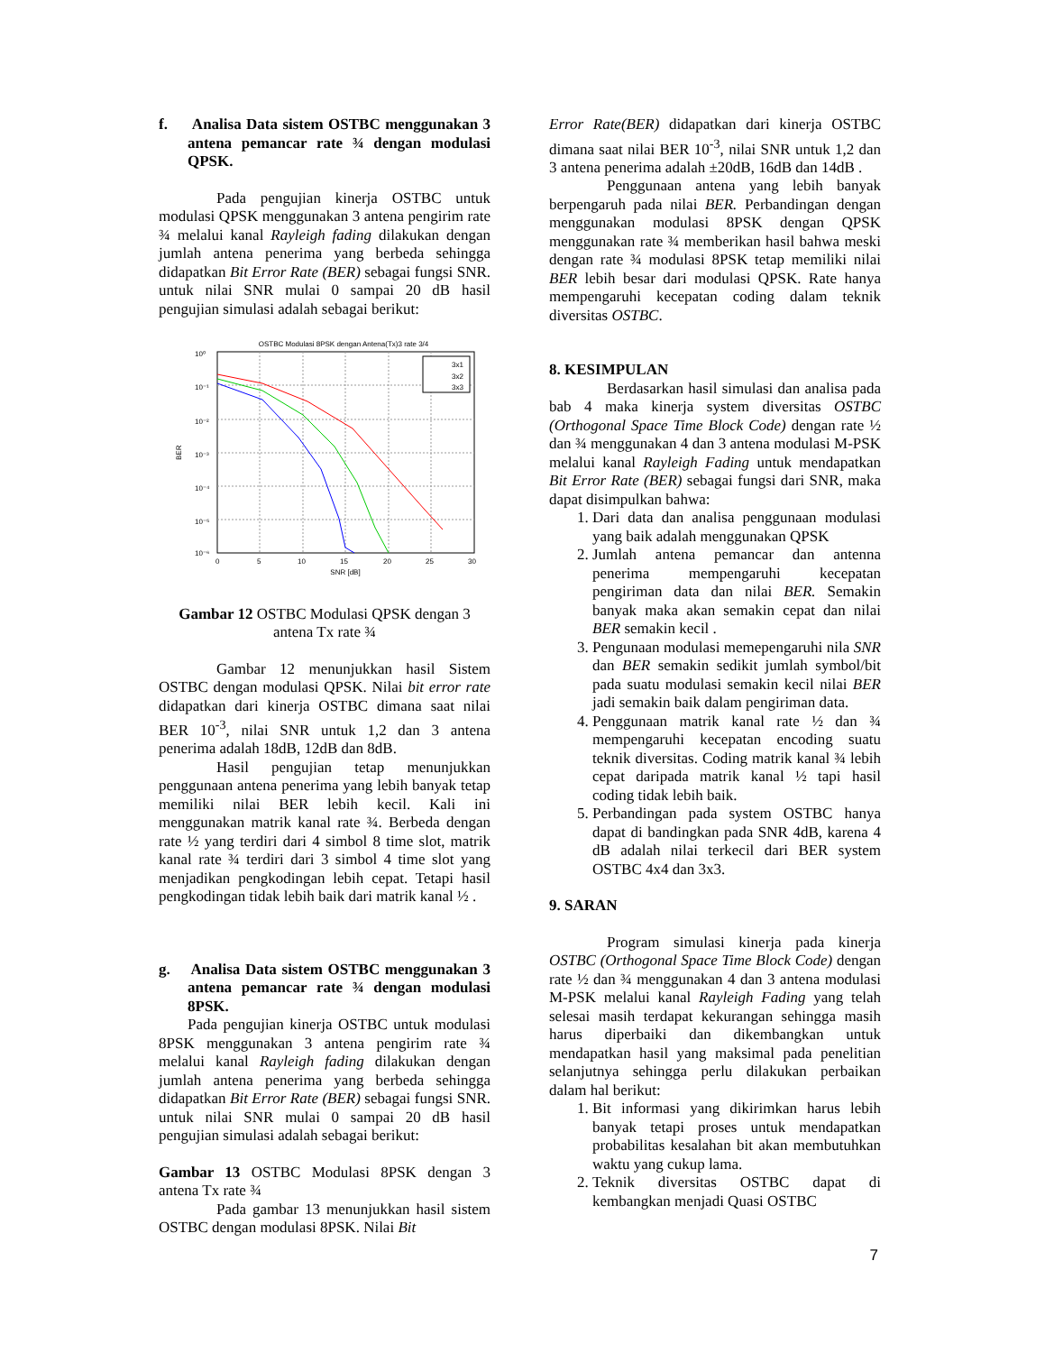f. Analisa Data sistem OSTBC menggunakan 3 antena pemancar rate ¾ dengan modulasi QPSK.
Pada pengujian kinerja OSTBC untuk modulasi QPSK menggunakan 3 antena pengirim rate ¾ melalui kanal Rayleigh fading dilakukan dengan jumlah antena penerima yang berbeda sehingga didapatkan Bit Error Rate (BER) sebagai fungsi SNR. untuk nilai SNR mulai 0 sampai 20 dB hasil pengujian simulasi adalah sebagai berikut:
OSTBC Modulasi 8PSK dengan Antena(Tx)3 rate 3/4
10⁰
10⁻¹
10⁻²
10⁻³
10⁻⁴
10⁻⁵
10⁻⁶
0
5
10
15
20
25
30
SNR [dB]
BER
3x1
3x2
3x3
Gambar 12 OSTBC Modulasi QPSK dengan 3 antena Tx rate ¾
Gambar 12 menunjukkan hasil Sistem OSTBC dengan modulasi QPSK. Nilai bit error rate didapatkan dari kinerja OSTBC dimana saat nilai BER 10<sup>-3</sup>, nilai SNR untuk 1,2 dan 3 antena penerima adalah 18dB, 12dB dan 8dB.
Hasil pengujian tetap menunjukkan penggunaan antena penerima yang lebih banyak tetap memiliki nilai BER lebih kecil. Kali ini menggunakan matrik kanal rate ¾. Berbeda dengan rate ½ yang terdiri dari 4 simbol 8 time slot, matrik kanal rate ¾ terdiri dari 3 simbol 4 time slot yang menjadikan pengkodingan lebih cepat. Tetapi hasil pengkodingan tidak lebih baik dari matrik kanal ½ .
g. Analisa Data sistem OSTBC menggunakan 3 antena pemancar rate ¾ dengan modulasi 8PSK.
Pada pengujian kinerja OSTBC untuk modulasi 8PSK menggunakan 3 antena pengirim rate ¾ melalui kanal Rayleigh fading dilakukan dengan jumlah antena penerima yang berbeda sehingga didapatkan Bit Error Rate (BER) sebagai fungsi SNR. untuk nilai SNR mulai 0 sampai 20 dB hasil pengujian simulasi adalah sebagai berikut:
Gambar 13 OSTBC Modulasi 8PSK dengan 3 antena Tx rate ¾
Pada gambar 13 menunjukkan hasil sistem OSTBC dengan modulasi 8PSK. Nilai Bit
Error Rate(BER) didapatkan dari kinerja OSTBC dimana saat nilai BER 10<sup>-3</sup>, nilai SNR untuk 1,2 dan 3 antena penerima adalah ±20dB, 16dB dan 14dB .
Penggunaan antena yang lebih banyak berpengaruh pada nilai BER. Perbandingan dengan menggunakan modulasi 8PSK dengan QPSK menggunakan rate ¾ memberikan hasil bahwa meski dengan rate ¾ modulasi 8PSK tetap memiliki nilai BER lebih besar dari modulasi QPSK. Rate hanya mempengaruhi kecepatan coding dalam teknik diversitas OSTBC.
8. KESIMPULAN
Berdasarkan hasil simulasi dan analisa pada bab 4 maka kinerja system diversitas OSTBC (Orthogonal Space Time Block Code) dengan rate ½ dan ¾ menggunakan 4 dan 3 antena modulasi M-PSK melalui kanal Rayleigh Fading untuk mendapatkan Bit Error Rate (BER) sebagai fungsi dari SNR, maka dapat disimpulkan bahwa:
1. Dari data dan analisa penggunaan modulasi yang baik adalah menggunakan QPSK
2. Jumlah antena pemancar dan antenna penerima mempengaruhi kecepatan pengiriman data dan nilai BER. Semakin banyak maka akan semakin cepat dan nilai BER semakin kecil .
3. Pengunaan modulasi memepengaruhi nila SNR dan BER semakin sedikit jumlah symbol/bit pada suatu modulasi semakin kecil nilai BER jadi semakin baik dalam pengiriman data.
4. Penggunaan matrik kanal rate ½ dan ¾ mempengaruhi kecepatan encoding suatu teknik diversitas. Coding matrik kanal ¾ lebih cepat daripada matrik kanal ½ tapi hasil coding tidak lebih baik.
5. Perbandingan pada system OSTBC hanya dapat di bandingkan pada SNR 4dB, karena 4 dB adalah nilai terkecil dari BER system OSTBC 4x4 dan 3x3.
9. SARAN
Program simulasi kinerja pada kinerja OSTBC (Orthogonal Space Time Block Code) dengan rate ½ dan ¾ menggunakan 4 dan 3 antena modulasi M-PSK melalui kanal Rayleigh Fading yang telah selesai masih terdapat kekurangan sehingga masih harus diperbaiki dan dikembangkan untuk mendapatkan hasil yang maksimal pada penelitian selanjutnya sehingga perlu dilakukan perbaikan dalam hal berikut:
1. Bit informasi yang dikirimkan harus lebih banyak tetapi proses untuk mendapatkan probabilitas kesalahan bit akan membutuhkan waktu yang cukup lama.
2. Teknik diversitas OSTBC dapat di kembangkan menjadi Quasi OSTBC
7